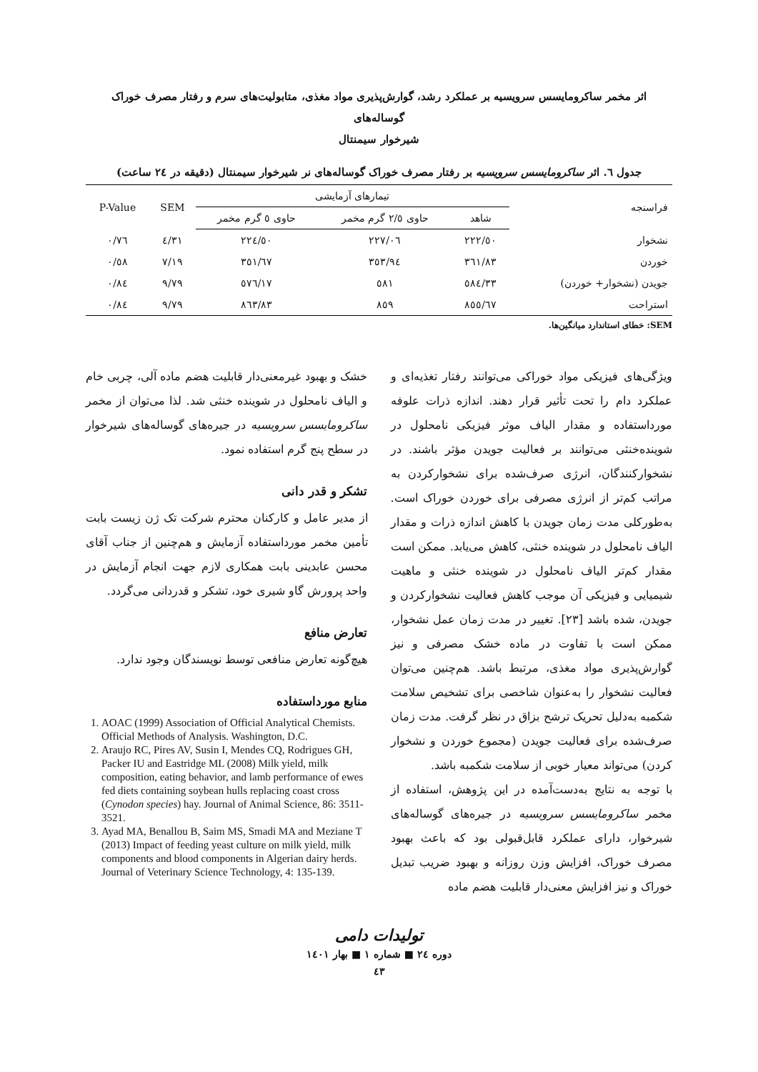اثر مخمر ساکرومایسس سرویسیه بر عملکرد رشد، گوارش‌پذیری مواد مغذی، متابولیت‌های سرم و رفتار مصرف خوراک گوساله‌های
شیرخوار سیمنتال
جدول ٦. اثر ساکرومایسس سرویسیه بر رفتار مصرف خوراک گوساله‌های نر شیرخوار سیمنتال (دقیقه در ٢٤ ساعت)
| فراسنجه | تیمارهای آزمایشی | | | SEM | P-Value |
| --- | --- | --- | --- | --- | --- |
| | شاهد | حاوی ٢/٥ گرم مخمر | حاوی ٥ گرم مخمر | | |
| نشخوار | ٢٢٢/٥٠ | ٢٢٧/٠٦ | ٢٢٤/٥٠ | ٤/٣١ | ٠/٧٦ |
| خوردن | ٣٦١/٨٣ | ٣٥٣/٩٤ | ٣٥١/٦٧ | ٧/١٩ | ٠/٥٨ |
| جویدن (نشخوار+ خوردن) | ٥٨٤/٣٣ | ٥٨١ | ٥٧٦/١٧ | ٩/٧٩ | ٠/٨٤ |
| استراحت | ٨٥٥/٦٧ | ٨٥٩ | ٨٦٣/٨٣ | ٩/٧٩ | ٠/٨٤ |
SEM: خطای استاندارد میانگین‌ها.
ویژگی‌های فیزیکی مواد خوراکی می‌توانند رفتار تغذیه‌ای و عملکرد دام را تحت تأثیر قرار دهند. اندازه ذرات علوفه مورداستفاده و مقدار الیاف موثر فیزیکی نامحلول در شوینده‌خنثی می‌توانند بر فعالیت جویدن مؤثر باشند. در نشخوارکنندگان، انرژی صرف‌شده برای نشخوارکردن به مراتب کم‌تر از انرژی مصرفی برای خوردن خوراک است. به‌طورکلی مدت زمان جویدن با کاهش اندازه ذرات و مقدار الیاف نامحلول در شوینده خنثی، کاهش می‌یابد. ممکن است مقدار کم‌تر الیاف نامحلول در شوینده خنثی و ماهیت شیمیایی و فیزیکی آن موجب کاهش فعالیت نشخوارکردن و جویدن، شده باشد [٢٣]. تغییر در مدت زمان عمل نشخوار، ممکن است با تفاوت در ماده خشک مصرفی و نیز گوارش‌پذیری مواد مغذی، مرتبط باشد. هم‌چنین می‌توان فعالیت نشخوار را به‌عنوان شاخصی برای تشخیص سلامت شکمبه به‌دلیل تحریک ترشح بزاق در نظر گرفت. مدت زمان صرف‌شده برای فعالیت جویدن (مجموع خوردن و نشخوار کردن) می‌تواند معیار خوبی از سلامت شکمبه باشد.
با توجه به نتایج به‌دست‌آمده در این پژوهش، استفاده از مخمر ساکرومایسس سرویسیه در جیره‌های گوساله‌های شیرخوار، دارای عملکرد قابل‌قبولی بود که باعث بهبود مصرف خوراک، افزایش وزن روزانه و بهبود ضریب تبدیل خوراک و نیز افزایش معنی‌دار قابلیت هضم ماده
خشک و بهبود غیرمعنی‌دار قابلیت هضم ماده آلی، چربی خام و الیاف نامحلول در شوینده خنثی شد. لذا می‌توان از مخمر ساکرومایسس سرویسیه در جیره‌های گوساله‌های شیرخوار در سطح پنج گرم استفاده نمود.
تشکر و قدر دانی
از مدیر عامل و کارکنان محترم شرکت تک ژن زیست بابت تأمین مخمر مورداستفاده آزمایش و هم‌چنین از جناب آقای محسن عابدینی بابت همکاری لازم جهت انجام آزمایش در واحد پرورش گاو شیری خود، تشکر و قدردانی می‌گردد.
تعارض منافع
هیچ‌گونه تعارض منافعی توسط نویسندگان وجود ندارد.
منابع مورداستفاده
1. AOAC (1999) Association of Official Analytical Chemists. Official Methods of Analysis. Washington, D.C.
2. Araujo RC, Pires AV, Susin I, Mendes CQ, Rodrigues GH, Packer IU and Eastridge ML (2008) Milk yield, milk composition, eating behavior, and lamb performance of ewes fed diets containing soybean hulls replacing coast cross (Cynodon species) hay. Journal of Animal Science, 86: 3511-3521.
3. Ayad MA, Benallou B, Saim MS, Smadi MA and Meziane T (2013) Impact of feeding yeast culture on milk yield, milk components and blood components in Algerian dairy herds. Journal of Veterinary Science Technology, 4: 135-139.
تولیدات دامی
دوره ٢٤ ■ شماره ١ ■ بهار ١٤٠١
٤٣